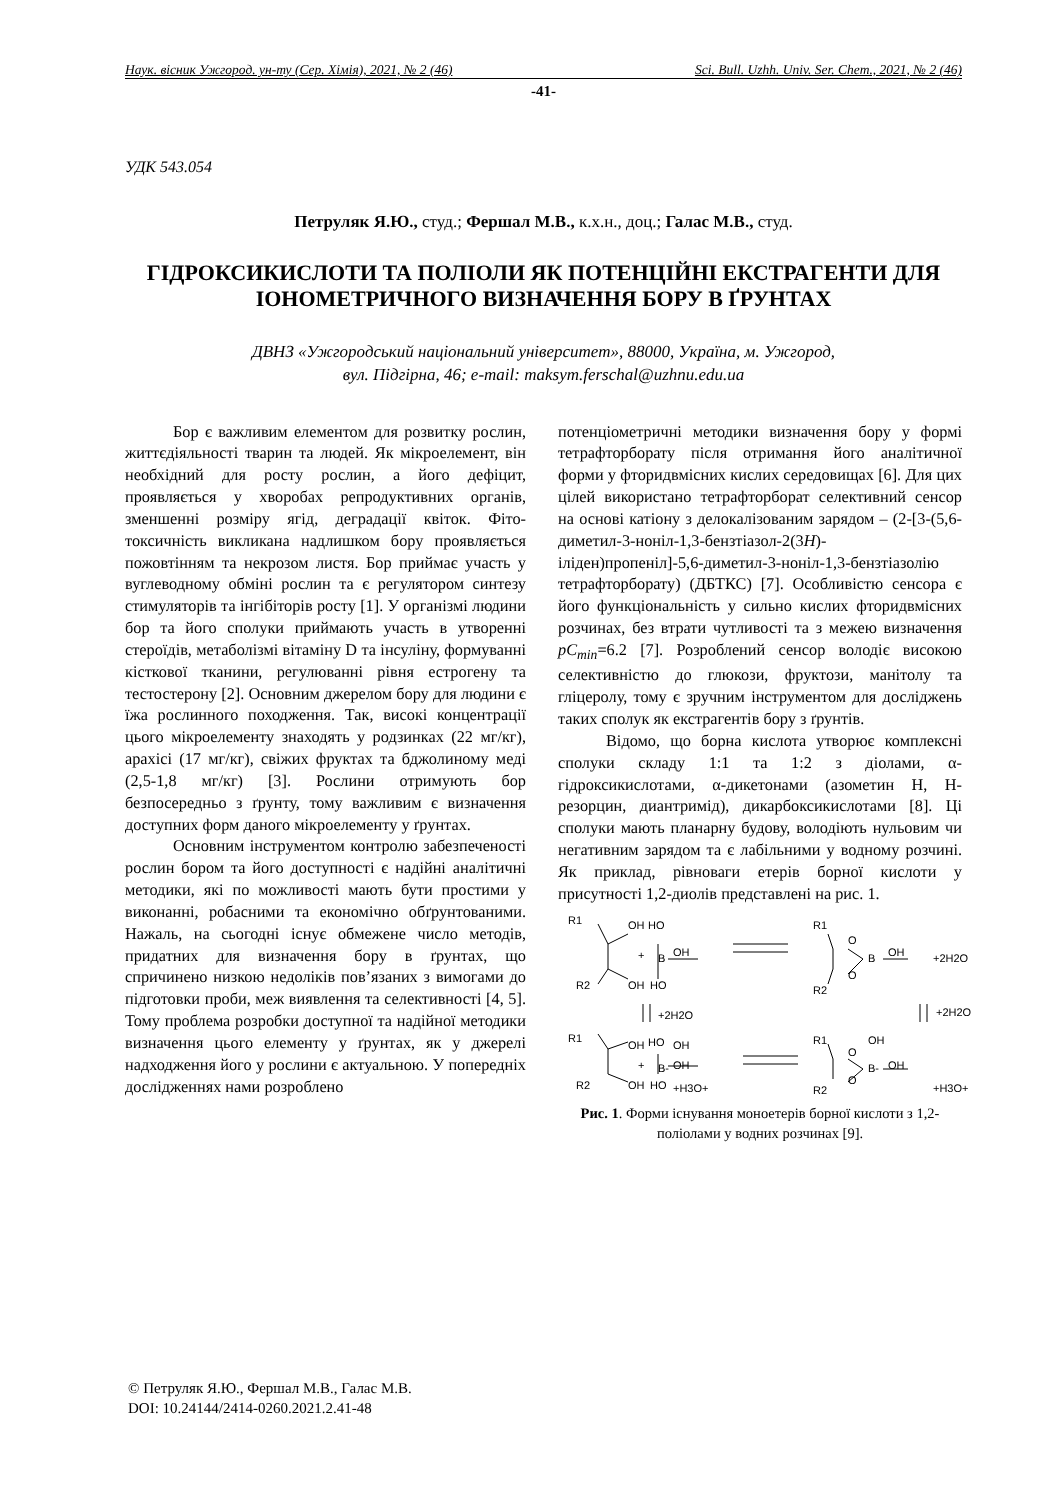Наук. вісник Ужгород. ун-ту (Сер. Хімія), 2021, № 2 (46) Sci. Bull. Uzhh. Univ. Ser. Chem., 2021, № 2 (46)
-41-
УДК 543.054
Петруляк Я.Ю., студ.; Фершал М.В., к.х.н., доц.; Галас М.В., студ.
ГІДРОКСИКИСЛОТИ ТА ПОЛІОЛИ ЯК ПОТЕНЦІЙНІ ЕКСТРАГЕНТИ ДЛЯ ІОНОМЕТРИЧНОГО ВИЗНАЧЕННЯ БОРУ В ҐРУНТАХ
ДВНЗ «Ужгородський національний університет», 88000, Україна, м. Ужгород,
вул. Підгірна, 46; e-mail: maksym.ferschal@uzhnu.edu.ua
Бор є важливим елементом для розвитку рослин, життєдіяльності тварин та людей. Як мікроелемент, він необхідний для росту рослин, а його дефіцит, проявляється у хворобах репродуктивних органів, зменшенні розміру ягід, деградації квіток. Фіто­токсичність викликана надлишком бору проявляється пожовтінням та некрозом листя. Бор приймає участь у вуглеводному обміні рослин та є регулятором синтезу стимуляторів та інгібіторів росту [1]. У організмі людини бор та його сполуки приймають участь в утворенні стероїдів, метаболізмі вітаміну D та інсуліну, формуванні кісткової тканини, регулюванні рівня естрогену та тестостерону [2]. Основним джерелом бору для людини є їжа рослинного походження. Так, високі концентрації цього мікроелементу знаходять у родзинках (22 мг/кг), арахісі (17 мг/кг), свіжих фруктах та бджолиному меді (2,5-1,8 мг/кг) [3]. Рослини отримують бор безпосередньо з ґрунту, тому важливим є визначення доступних форм даного мікроелементу у ґрунтах.
Основним інструментом контролю забезпеченості рослин бором та його доступності є надійні аналітичні методики, які по можливості мають бути простими у виконанні, робасними та економічно обґрунтованими. Нажаль, на сьогодні існує обмежене число методів, придатних для визначення бору в ґрунтах, що спричинено низкою недоліків пов’язаних з вимогами до підготовки проби, меж виявлення та селективності [4, 5]. Тому проблема розробки доступної та надійної методики визначення цього елементу у ґрунтах, як у джерелі надходження його у рослини є актуальною. У попередніх дослідженнях нами розроблено
потенціометричні методики визначення бору у формі тетрафторборату після отримання його аналітичної форми у фторидвмісних кислих середовищах [6]. Для цих цілей використано тетрафторборат селективний сенсор на основі катіону з делокалізованим зарядом – (2-[3-(5,6-диметил-3-ноніл-1,3-бензтіазол-2(3H)-іліден)пропеніл]-5,6-диме­тил-3-ноніл-1,3-бензтіазолію тетрафтор­борату) (ДБТКС) [7]. Особливістю сенсора є його функціональність у сильно кислих фторидвмісних розчинах, без втрати чутливості та з межею визначення pC<sub>min</sub>=6.2 [7]. Розроблений сенсор володіє високою селективністю до глюкози, фруктози, манітолу та гліцеролу, тому є зручним інструментом для досліджень таких сполук як екстрагентів бору з ґрунтів.
Відомо, що борна кислота утворює комплексні сполуки складу 1:1 та 1:2 з діолами, α-гідроксикислотами, α-дикетонами (азометин Н, Н-резорцин, диантримід), дикарбоксикислотами [8]. Ці сполуки мають планарну будову, володіють нульовим чи негативним зарядом та є лабільними у водному розчині. Як приклад, рівноваги етерів борної кислоти у присутності 1,2-диолів представлені на рис. 1.
R1
OH
HO
+
B
OH
R2
OH
HO
R1
O
B
OH
+2H2O
R2
O
+2H2O
+2H2O
R1
OH
HO
OH
+
B-
OH
R2
OH
HO
+H3O+
R1
OH
O
B-
OH
O
R2
+H3O+
Рис. 1. Форми існування моноетерів борної кислоти з 1,2-поліолами у водних розчинах [9].
© Петруляк Я.Ю., Фершал М.В., Галас М.В.
DOI: 10.24144/2414-0260.2021.2.41-48